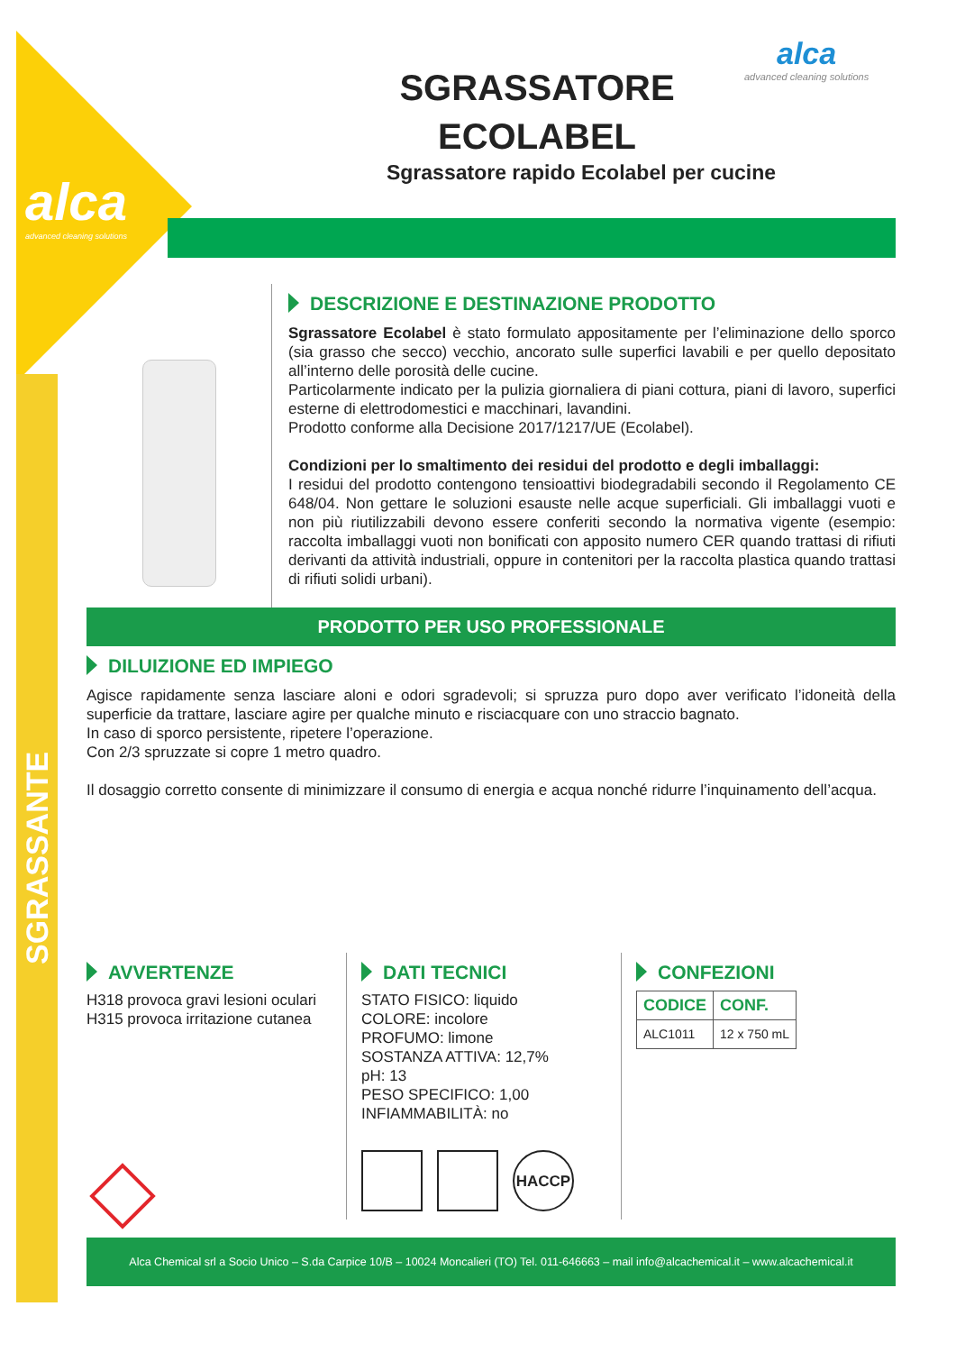alca
advanced cleaning solutions
SGRASSANTE
alca
advanced cleaning solutions
SGRASSATORE ECOLABEL
Sgrassatore rapido Ecolabel per cucine
DESCRIZIONE E DESTINAZIONE PRODOTTO
Sgrassatore Ecolabel è stato formulato appositamente per l’eliminazione dello sporco (sia grasso che secco) vecchio, ancorato sulle superfici lavabili e per quello depositato all’interno delle porosità delle cucine.
Particolarmente indicato per la pulizia giornaliera di piani cottura, piani di lavoro, superfici esterne di elettrodomestici e macchinari, lavandini.
Prodotto conforme alla Decisione 2017/1217/UE (Ecolabel).
Condizioni per lo smaltimento dei residui del prodotto e degli imballaggi:
I residui del prodotto contengono tensioattivi biodegradabili secondo il Regolamento CE 648/04. Non gettare le soluzioni esauste nelle acque superficiali. Gli imballaggi vuoti e non più riutilizzabili devono essere conferiti secondo la normativa vigente (esempio: raccolta imballaggi vuoti non bonificati con apposito numero CER quando trattasi di rifiuti derivanti da attività industriali, oppure in contenitori per la raccolta plastica quando trattasi di rifiuti solidi urbani).
PRODOTTO PER USO PROFESSIONALE
DILUIZIONE ED IMPIEGO
Agisce rapidamente senza lasciare aloni e odori sgradevoli; si spruzza puro dopo aver verificato l’idoneità della superficie da trattare, lasciare agire per qualche minuto e risciacquare con uno straccio bagnato.
In caso di sporco persistente, ripetere l’operazione.
Con 2/3 spruzzate si copre 1 metro quadro.
Il dosaggio corretto consente di minimizzare il consumo di energia e acqua nonché ridurre l’inquinamento dell’acqua.
AVVERTENZE
H318 provoca gravi lesioni oculari
H315 provoca irritazione cutanea
DATI TECNICI
STATO FISICO: liquido
COLORE: incolore
PROFUMO: limone
SOSTANZA ATTIVA: 12,7%
pH: 13
PESO SPECIFICO: 1,00
INFIAMMABILITÀ: no
HACCP
CONFEZIONI
| CODICE | CONF. |
| --- | --- |
| ALC1011 | 12 x 750 mL |
Alca Chemical srl a Socio Unico – S.da Carpice 10/B – 10024 Moncalieri (TO) Tel. 011-646663 – mail info@alcachemical.it – www.alcachemical.it